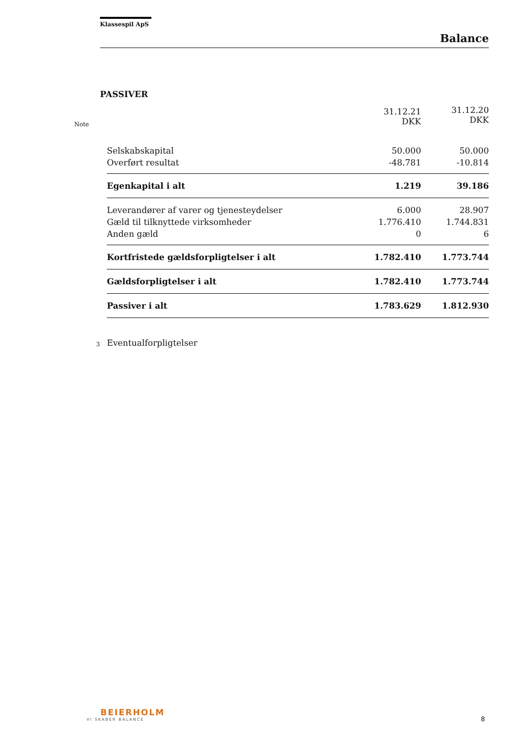Klassespil ApS
Balance
PASSIVER
| Note | | 31.12.21 DKK | 31.12.20 DKK |
| --- | --- | --- | --- |
| | Selskabskapital | 50.000 | 50.000 |
| | Overført resultat | -48.781 | -10.814 |
| | Egenkapital i alt | 1.219 | 39.186 |
| | Leverandører af varer og tjenesteydelser | 6.000 | 28.907 |
| | Gæld til tilknyttede virksomheder | 1.776.410 | 1.744.831 |
| | Anden gæld | 0 | 6 |
| | Kortfristede gældsforpligtelser i alt | 1.782.410 | 1.773.744 |
| | Gældsforpligtelser i alt | 1.782.410 | 1.773.744 |
| | Passiver i alt | 1.783.629 | 1.812.930 |
| 3 | Eventualforpligtelser | | |
BEIERHOLM
VI SKABER BALANCE
8